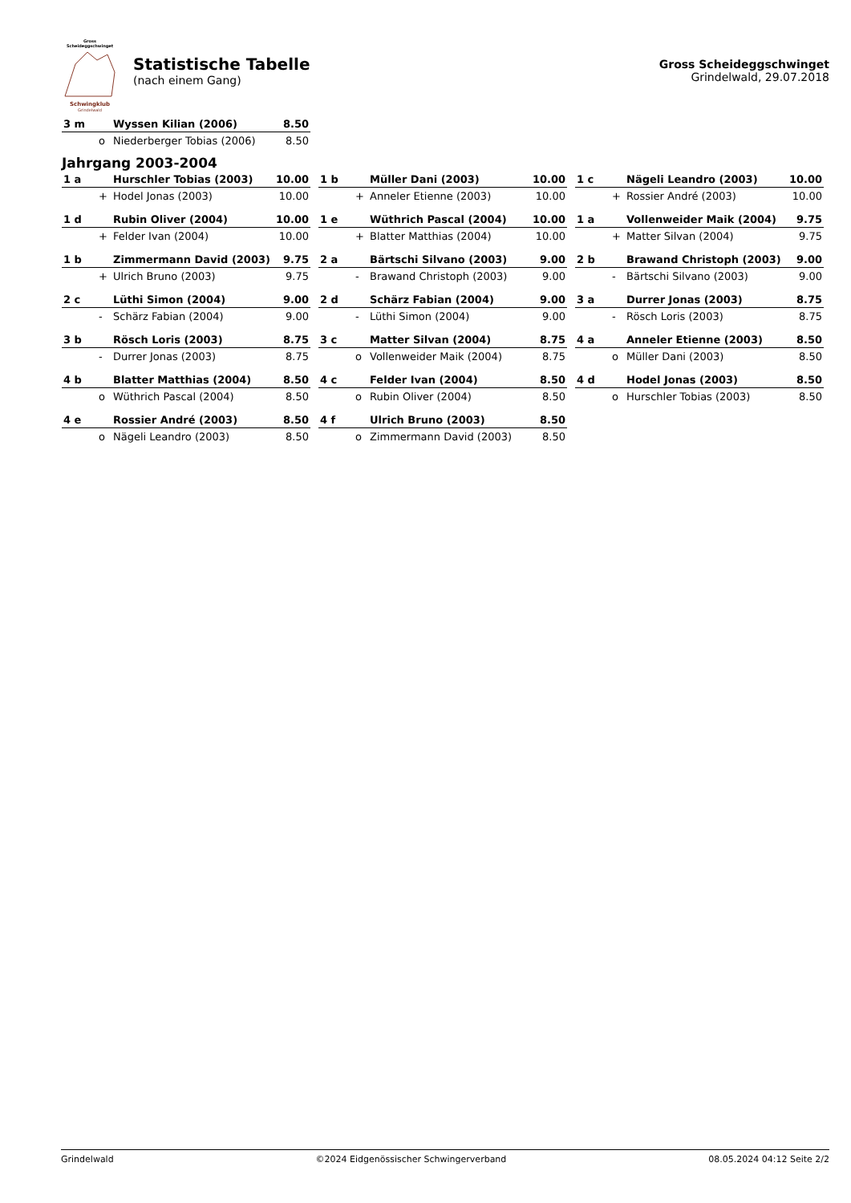Gross Scheideggschwinget Schwingklub
Grindelwald
Statistische Tabelle
(nach einem Gang)
Gross Scheideggschwinget
Grindelwald, 29.07.2018
| 3 m | | Wyssen Kilian (2006) | 8.50 |
| | o | Niederberger Tobias (2006) | 8.50 |
Jahrgang 2003-2004
| 1 a | | Hurschler Tobias (2003) | 10.00 |
| | + | Hodel Jonas (2003) | 10.00 |
| 1 b | | Müller Dani (2003) | 10.00 |
| | + | Anneler Etienne (2003) | 10.00 |
| 1 c | | Nägeli Leandro (2003) | 10.00 |
| | + | Rossier André (2003) | 10.00 |
| 1 d | | Rubin Oliver (2004) | 10.00 |
| | + | Felder Ivan (2004) | 10.00 |
| 1 e | | Wüthrich Pascal (2004) | 10.00 |
| | + | Blatter Matthias (2004) | 10.00 |
| 1 a | | Vollenweider Maik (2004) | 9.75 |
| | + | Matter Silvan (2004) | 9.75 |
| 1 b | | Zimmermann David (2003) | 9.75 |
| | + | Ulrich Bruno (2003) | 9.75 |
| 2 a | | Bärtschi Silvano (2003) | 9.00 |
| | - | Brawand Christoph (2003) | 9.00 |
| 2 b | | Brawand Christoph (2003) | 9.00 |
| | - | Bärtschi Silvano (2003) | 9.00 |
| 2 c | | Lüthi Simon (2004) | 9.00 |
| | - | Schärz Fabian (2004) | 9.00 |
| 2 d | | Schärz Fabian (2004) | 9.00 |
| | - | Lüthi Simon (2004) | 9.00 |
| 3 a | | Durrer Jonas (2003) | 8.75 |
| | - | Rösch Loris (2003) | 8.75 |
| 3 b | | Rösch Loris (2003) | 8.75 |
| | - | Durrer Jonas (2003) | 8.75 |
| 3 c | | Matter Silvan (2004) | 8.75 |
| | o | Vollenweider Maik (2004) | 8.75 |
| 4 a | | Anneler Etienne (2003) | 8.50 |
| | o | Müller Dani (2003) | 8.50 |
| 4 b | | Blatter Matthias (2004) | 8.50 |
| | o | Wüthrich Pascal (2004) | 8.50 |
| 4 c | | Felder Ivan (2004) | 8.50 |
| | o | Rubin Oliver (2004) | 8.50 |
| 4 d | | Hodel Jonas (2003) | 8.50 |
| | o | Hurschler Tobias (2003) | 8.50 |
| 4 e | | Rossier André (2003) | 8.50 |
| | o | Nägeli Leandro (2003) | 8.50 |
| 4 f | | Ulrich Bruno (2003) | 8.50 |
| | o | Zimmermann David (2003) | 8.50 |
Grindelwald ©2024 Eidgenössischer Schwingerverband 08.05.2024 04:12 Seite 2/2